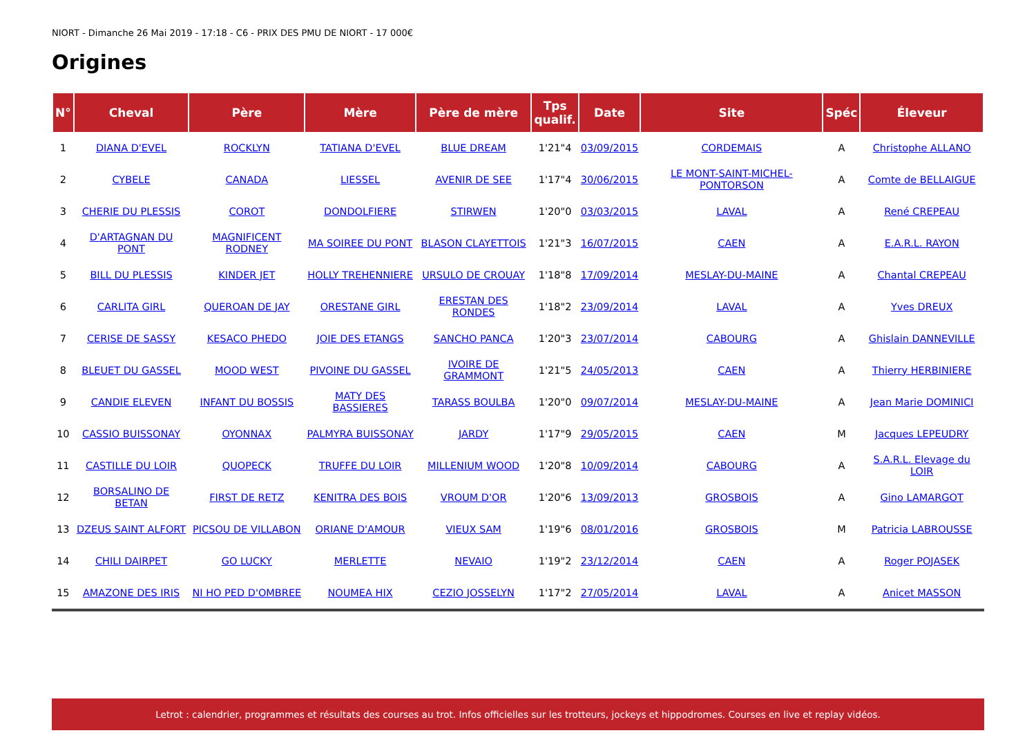NIORT - Dimanche 26 Mai 2019 - 17:18 - C6 - PRIX DES PMU DE NIORT - 17 000€
Origines
| N° | Cheval | Père | Mère | Père de mère | Tps qualif. | Date | Site | Spéc | Éleveur |
| --- | --- | --- | --- | --- | --- | --- | --- | --- | --- |
| 1 | DIANA D'EVEL | ROCKLYN | TATIANA D'EVEL | BLUE DREAM | 1'21"4 | 03/09/2015 | CORDEMAIS | A | Christophe ALLANO |
| 2 | CYBELE | CANADA | LIESSEL | AVENIR DE SEE | 1'17"4 | 30/06/2015 | LE MONT-SAINT-MICHEL-PONTORSON | A | Comte de BELLAIGUE |
| 3 | CHERIE DU PLESSIS | COROT | DONDOLFIERE | STIRWEN | 1'20"0 | 03/03/2015 | LAVAL | A | René CREPEAU |
| 4 | D'ARTAGNAN DU PONT | MAGNIFICENT RODNEY | MA SOIREE DU PONT | BLASON CLAYETTOIS | 1'21"3 | 16/07/2015 | CAEN | A | E.A.R.L. RAYON |
| 5 | BILL DU PLESSIS | KINDER JET | HOLLY TREHENNIERE | URSULO DE CROUAY | 1'18"8 | 17/09/2014 | MESLAY-DU-MAINE | A | Chantal CREPEAU |
| 6 | CARLITA GIRL | QUEROAN DE JAY | ORESTANE GIRL | ERESTAN DES RONDES | 1'18"2 | 23/09/2014 | LAVAL | A | Yves DREUX |
| 7 | CERISE DE SASSY | KESACO PHEDO | JOIE DES ETANGS | SANCHO PANCA | 1'20"3 | 23/07/2014 | CABOURG | A | Ghislain DANNEVILLE |
| 8 | BLEUET DU GASSEL | MOOD WEST | PIVOINE DU GASSEL | IVOIRE DE GRAMMONT | 1'21"5 | 24/05/2013 | CAEN | A | Thierry HERBINIERE |
| 9 | CANDIE ELEVEN | INFANT DU BOSSIS | MATY DES BASSIERES | TARASS BOULBA | 1'20"0 | 09/07/2014 | MESLAY-DU-MAINE | A | Jean Marie DOMINICI |
| 10 | CASSIO BUISSONAY | OYONNAX | PALMYRA BUISSONAY | JARDY | 1'17"9 | 29/05/2015 | CAEN | M | Jacques LEPEUDRY |
| 11 | CASTILLE DU LOIR | QUOPECK | TRUFFE DU LOIR | MILLENIUM WOOD | 1'20"8 | 10/09/2014 | CABOURG | A | S.A.R.L. Elevage du LOIR |
| 12 | BORSALINO DE BETAN | FIRST DE RETZ | KENITRA DES BOIS | VROUM D'OR | 1'20"6 | 13/09/2013 | GROSBOIS | A | Gino LAMARGOT |
| 13 | DZEUS SAINT ALFORT | PICSOU DE VILLABON | ORIANE D'AMOUR | VIEUX SAM | 1'19"6 | 08/01/2016 | GROSBOIS | M | Patricia LABROUSSE |
| 14 | CHILI DAIRPET | GO LUCKY | MERLETTE | NEVAIO | 1'19"2 | 23/12/2014 | CAEN | A | Roger POJASEK |
| 15 | AMAZONE DES IRIS | NI HO PED D'OMBREE | NOUMEA HIX | CEZIO JOSSELYN | 1'17"2 | 27/05/2014 | LAVAL | A | Anicet MASSON |
Letrot : calendrier, programmes et résultats des courses au trot. Infos officielles sur les trotteurs, jockeys et hippodromes. Courses en live et replay vidéos.